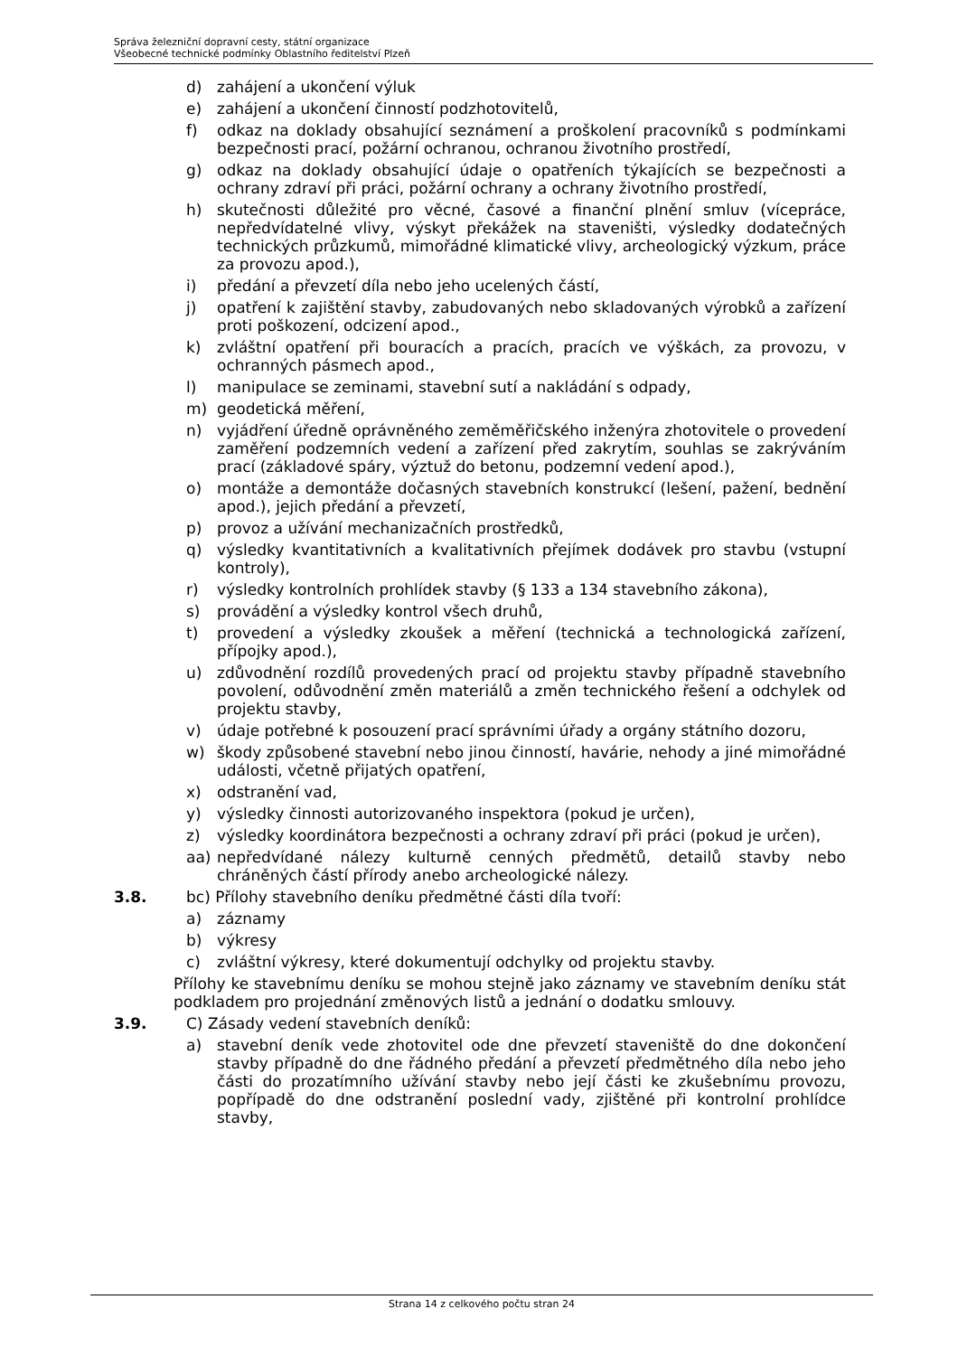Správa železniční dopravní cesty, státní organizace
Všeobecné technické podmínky Oblastního ředitelství Plzeň
d) zahájení a ukončení výluk
e) zahájení a ukončení činností podzhotovitelů,
f) odkaz na doklady obsahující seznámení a proškolení pracovníků s podmínkami bezpečnosti prací, požární ochranou, ochranou životního prostředí,
g) odkaz na doklady obsahující údaje o opatřeních týkajících se bezpečnosti a ochrany zdraví při práci, požární ochrany a ochrany životního prostředí,
h) skutečnosti důležité pro věcné, časové a finanční plnění smluv (vícepráce, nepředvídatelné vlivy, výskyt překážek na staveništi, výsledky dodatečných technických průzkumů, mimořádné klimatické vlivy, archeologický výzkum, práce za provozu apod.),
i) předání a převzetí díla nebo jeho ucelených částí,
j) opatření k zajištění stavby, zabudovaných nebo skladovaných výrobků a zařízení proti poškození, odcizení apod.,
k) zvláštní opatření při bouracích a pracích, pracích ve výškách, za provozu, v ochranných pásmech apod.,
l) manipulace se zeminami, stavební sutí a nakládání s odpady,
m) geodetická měření,
n) vyjádření úředně oprávněného zeměměřičského inženýra zhotovitele o provedení zaměření podzemních vedení a zařízení před zakrytím, souhlas se zakrýváním prací (základové spáry, výztuž do betonu, podzemní vedení apod.),
o) montáže a demontáže dočasných stavebních konstrukcí (lešení, pažení, bednění apod.), jejich předání a převzetí,
p) provoz a užívání mechanizačních prostředků,
q) výsledky kvantitativních a kvalitativních přejímek dodávek pro stavbu (vstupní kontroly),
r) výsledky kontrolních prohlídek stavby (§ 133 a 134 stavebního zákona),
s) provádění a výsledky kontrol všech druhů,
t) provedení a výsledky zkoušek a měření (technická a technologická zařízení, přípojky apod.),
u) zdůvodnění rozdílů provedených prací od projektu stavby případně stavebního povolení, odůvodnění změn materiálů a změn technického řešení a odchylek od projektu stavby,
v) údaje potřebné k posouzení prací správními úřady a orgány státního dozoru,
w) škody způsobené stavební nebo jinou činností, havárie, nehody a jiné mimořádné události, včetně přijatých opatření,
x) odstranění vad,
y) výsledky činnosti autorizovaného inspektora (pokud je určen),
z) výsledky koordinátora bezpečnosti a ochrany zdraví při práci (pokud je určen),
aa) nepředvídané nálezy kulturně cenných předmětů, detailů stavby nebo chráněných částí přírody anebo archeologické nálezy.
3.8. bc) Přílohy stavebního deníku předmětné části díla tvoří:
a) záznamy
b) výkresy
c) zvláštní výkresy, které dokumentují odchylky od projektu stavby.
Přílohy ke stavebnímu deníku se mohou stejně jako záznamy ve stavebním deníku stát podkladem pro projednání změnových listů a jednání o dodatku smlouvy.
3.9. C) Zásady vedení stavebních deníků:
a) stavební deník vede zhotovitel ode dne převzetí staveniště do dne dokončení stavby případně do dne řádného předání a převzetí předmětného díla nebo jeho části do prozatímního užívání stavby nebo její části ke zkušebnímu provozu, popřípadě do dne odstranění poslední vady, zjištěné při kontrolní prohlídce stavby,
Strana 14 z celkového počtu stran 24